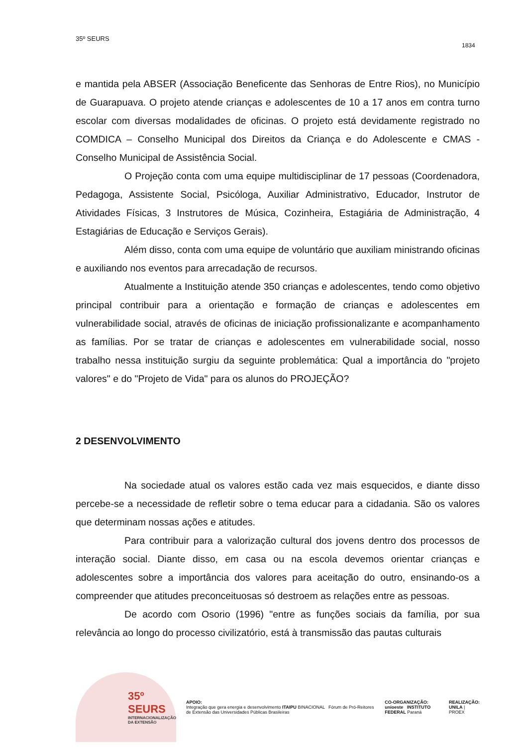35º SEURS
1834
e mantida pela ABSER (Associação Beneficente das Senhoras de Entre Rios), no Município de Guarapuava. O projeto atende crianças e adolescentes de 10 a 17 anos em contra turno escolar com diversas modalidades de oficinas. O projeto está devidamente registrado no COMDICA – Conselho Municipal dos Direitos da Criança e do Adolescente e CMAS - Conselho Municipal de Assistência Social.
O Projeção conta com uma equipe multidisciplinar de 17 pessoas (Coordenadora, Pedagoga, Assistente Social, Psicóloga, Auxiliar Administrativo, Educador, Instrutor de Atividades Físicas, 3 Instrutores de Música, Cozinheira, Estagiária de Administração, 4 Estagiárias de Educação e Serviços Gerais).
Além disso, conta com uma equipe de voluntário que auxiliam ministrando oficinas e auxiliando nos eventos para arrecadação de recursos.
Atualmente a Instituição atende 350 crianças e adolescentes, tendo como objetivo principal contribuir para a orientação e formação de crianças e adolescentes em vulnerabilidade social, através de oficinas de iniciação profissionalizante e acompanhamento as famílias. Por se tratar de crianças e adolescentes em vulnerabilidade social, nosso trabalho nessa instituição surgiu da seguinte problemática: Qual a importância do "projeto valores" e do "Projeto de Vida" para os alunos do PROJEÇÃO?
2 DESENVOLVIMENTO
Na sociedade atual os valores estão cada vez mais esquecidos, e diante disso percebe-se a necessidade de refletir sobre o tema educar para a cidadania. São os valores que determinam nossas ações e atitudes.
Para contribuir para a valorização cultural dos jovens dentro dos processos de interação social. Diante disso, em casa ou na escola devemos orientar crianças e adolescentes sobre a importância dos valores para aceitação do outro, ensinando-os a compreender que atitudes preconceituosas só destroem as relações entre as pessoas.
De acordo com Osorio (1996) "entre as funções sociais da família, por sua relevância ao longo do processo civilizatório, está à transmissão das pautas culturais
35º SEURS
INTERNACIONALIZAÇÃO DA EXTENSÃO
APOIO:
Integração que gera energia e desenvolvimento ITAIPU BINACIONAL Fórum de Pró-Reitores de Extensão das Universidades Públicas Brasileiras
CO-ORGANIZAÇÃO:
unioeste INSTITUTO FEDERAL Paraná
REALIZAÇÃO:
UNILA | PROEX